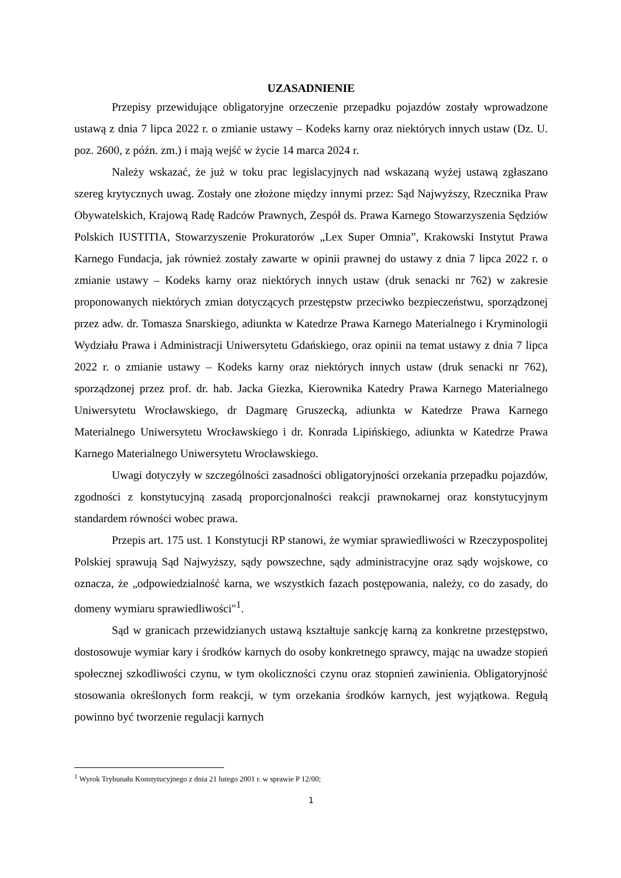UZASADNIENIE
Przepisy przewidujące obligatoryjne orzeczenie przepadku pojazdów zostały wprowadzone ustawą z dnia 7 lipca 2022 r. o zmianie ustawy – Kodeks karny oraz niektórych innych ustaw (Dz. U. poz. 2600, z późn. zm.) i mają wejść w życie 14 marca 2024 r.
Należy wskazać, że już w toku prac legislacyjnych nad wskazaną wyżej ustawą zgłaszano szereg krytycznych uwag. Zostały one złożone między innymi przez: Sąd Najwyższy, Rzecznika Praw Obywatelskich, Krajową Radę Radców Prawnych, Zespół ds. Prawa Karnego Stowarzyszenia Sędziów Polskich IUSTITIA, Stowarzyszenie Prokuratorów „Lex Super Omnia”, Krakowski Instytut Prawa Karnego Fundacja, jak również zostały zawarte w opinii prawnej do ustawy z dnia 7 lipca 2022 r. o zmianie ustawy – Kodeks karny oraz niektórych innych ustaw (druk senacki nr 762) w zakresie proponowanych niektórych zmian dotyczących przestępstw przeciwko bezpieczeństwu, sporządzonej przez adw. dr. Tomasza Snarskiego, adiunkta w Katedrze Prawa Karnego Materialnego i Kryminologii Wydziału Prawa i Administracji Uniwersytetu Gdańskiego, oraz opinii na temat ustawy z dnia 7 lipca 2022 r. o zmianie ustawy – Kodeks karny oraz niektórych innych ustaw (druk senacki nr 762), sporządzonej przez prof. dr. hab. Jacka Giezka, Kierownika Katedry Prawa Karnego Materialnego Uniwersytetu Wrocławskiego, dr Dagmarę Gruszecką, adiunkta w Katedrze Prawa Karnego Materialnego Uniwersytetu Wrocławskiego i dr. Konrada Lipińskiego, adiunkta w Katedrze Prawa Karnego Materialnego Uniwersytetu Wrocławskiego.
Uwagi dotyczyły w szczególności zasadności obligatoryjności orzekania przepadku pojazdów, zgodności z konstytucyjną zasadą proporcjonalności reakcji prawnokarnej oraz konstytucyjnym standardem równości wobec prawa.
Przepis art. 175 ust. 1 Konstytucji RP stanowi, że wymiar sprawiedliwości w Rzeczypospolitej Polskiej sprawują Sąd Najwyższy, sądy powszechne, sądy administracyjne oraz sądy wojskowe, co oznacza, że „odpowiedzialność karna, we wszystkich fazach postępowania, należy, co do zasady, do domeny wymiaru sprawiedliwości"<sup>1</sup>.
Sąd w granicach przewidzianych ustawą kształtuje sankcję karną za konkretne przestępstwo, dostosowuje wymiar kary i środków karnych do osoby konkretnego sprawcy, mając na uwadze stopień społecznej szkodliwości czynu, w tym okoliczności czynu oraz stopnień zawinienia. Obligatoryjność stosowania określonych form reakcji, w tym orzekania środków karnych, jest wyjątkowa. Regułą powinno być tworzenie regulacji karnych
<sup>1</sup> Wyrok Trybunału Konstytucyjnego z dnia 21 lutego 2001 r. w sprawie P 12/00;
1